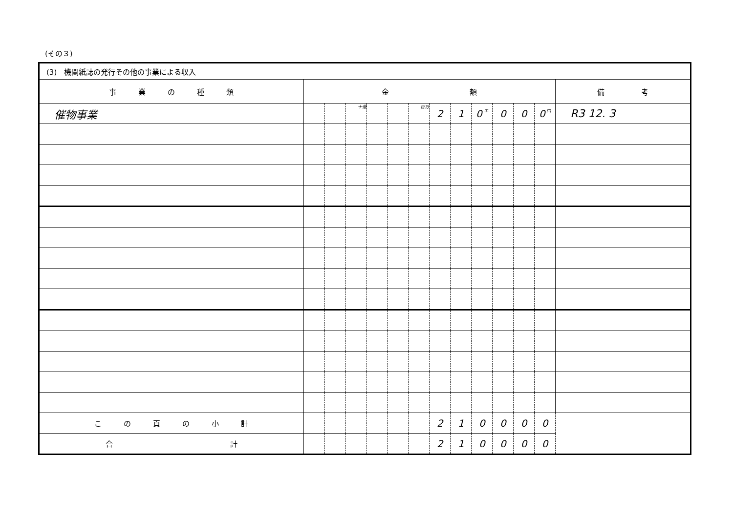(その３)
| (3) 機関紙誌の発行その他の事業による収入 | | | | | | | | | | | | | |
| 事 業 の 種 類 | 金 額 | | | | | | | | | | | | 備 考 |
| 催物事業 | | | 十億 | | | 百万 | 2 | 1 | 0 千 | 0 | 0 | 0 円 | R3 12. 3 |
| こ の 頁 の 小 計 | | | | | | | 2 | 1 | 0 | 0 | 0 | 0 | |
| 合 計 | | | | | | | 2 | 1 | 0 | 0 | 0 | 0 | |